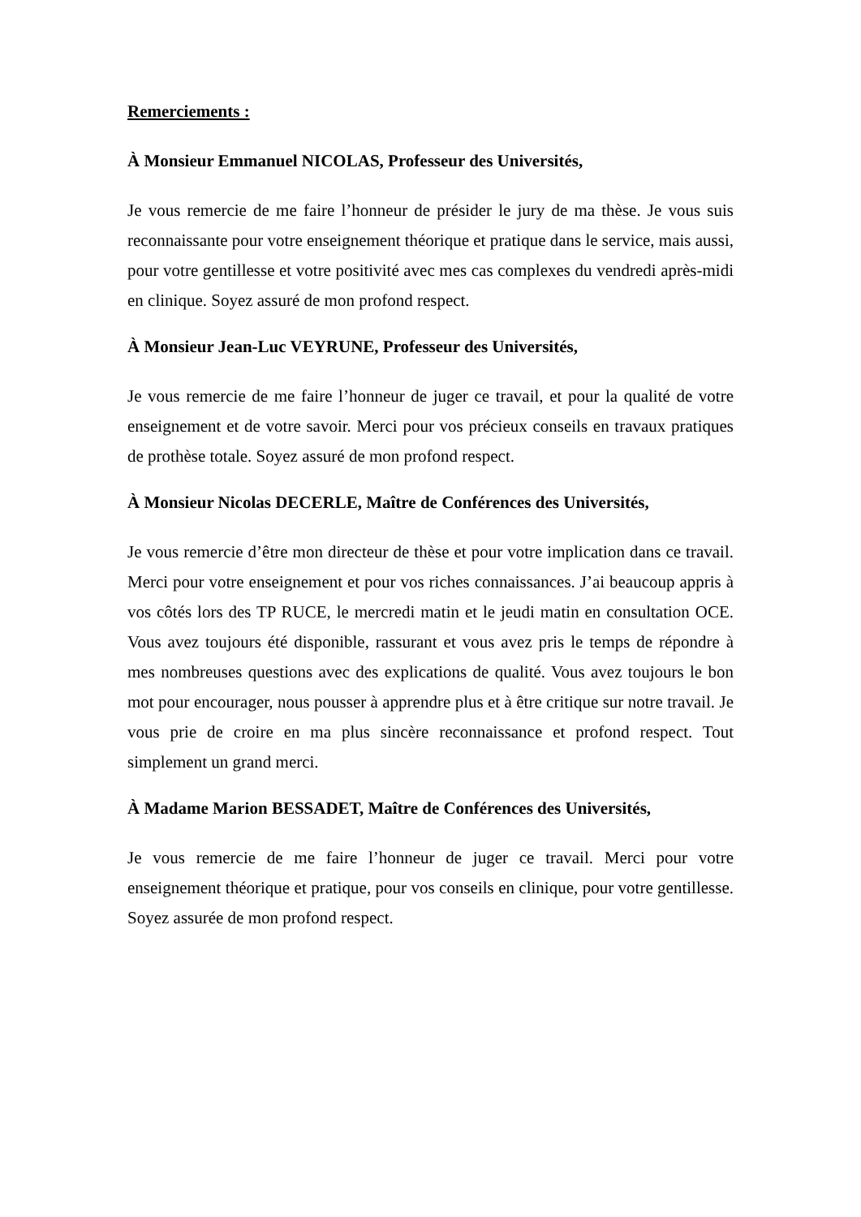Remerciements :
À Monsieur Emmanuel NICOLAS, Professeur des Universités,
Je vous remercie de me faire l’honneur de présider le jury de ma thèse. Je vous suis reconnaissante pour votre enseignement théorique et pratique dans le service, mais aussi, pour votre gentillesse et votre positivité avec mes cas complexes du vendredi après-midi en clinique. Soyez assuré de mon profond respect.
À Monsieur Jean-Luc VEYRUNE, Professeur des Universités,
Je vous remercie de me faire l’honneur de juger ce travail, et pour la qualité de votre enseignement et de votre savoir. Merci pour vos précieux conseils en travaux pratiques de prothèse totale. Soyez assuré de mon profond respect.
À Monsieur Nicolas DECERLE, Maître de Conférences des Universités,
Je vous remercie d’être mon directeur de thèse et pour votre implication dans ce travail. Merci pour votre enseignement et pour vos riches connaissances. J’ai beaucoup appris à vos côtés lors des TP RUCE, le mercredi matin et le jeudi matin en consultation OCE. Vous avez toujours été disponible, rassurant et vous avez pris le temps de répondre à mes nombreuses questions avec des explications de qualité. Vous avez toujours le bon mot pour encourager, nous pousser à apprendre plus et à être critique sur notre travail. Je vous prie de croire en ma plus sincère reconnaissance et profond respect. Tout simplement un grand merci.
À Madame Marion BESSADET, Maître de Conférences des Universités,
Je vous remercie de me faire l’honneur de juger ce travail. Merci pour votre enseignement théorique et pratique, pour vos conseils en clinique, pour votre gentillesse. Soyez assurée de mon profond respect.